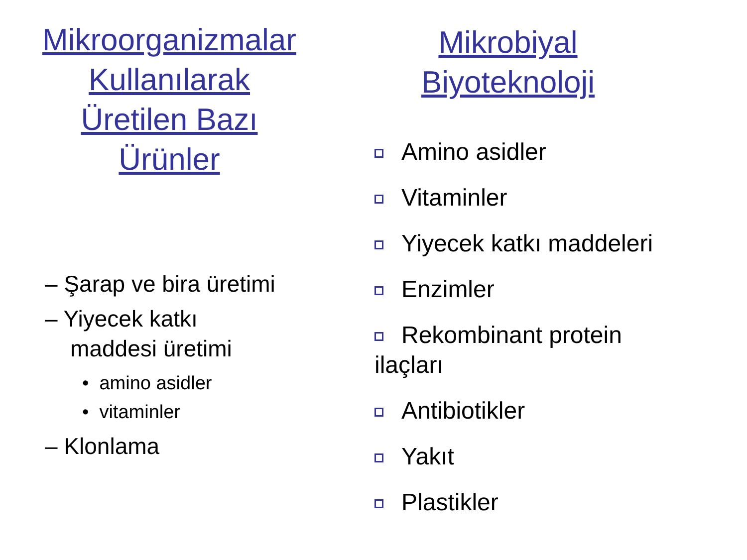Mikroorganizmalar
Kullanılarak
Üretilen Bazı
Ürünler
– Şarap ve bira üretimi
– Yiyecek katkı
maddesi üretimi
• amino asidler
• vitaminler
– Klonlama
Mikrobiyal
Biyoteknoloji
Amino asidler
Vitaminler
Yiyecek katkı maddeleri
Enzimler
Rekombinant protein
ilaçları
Antibiotikler
Yakıt
Plastikler